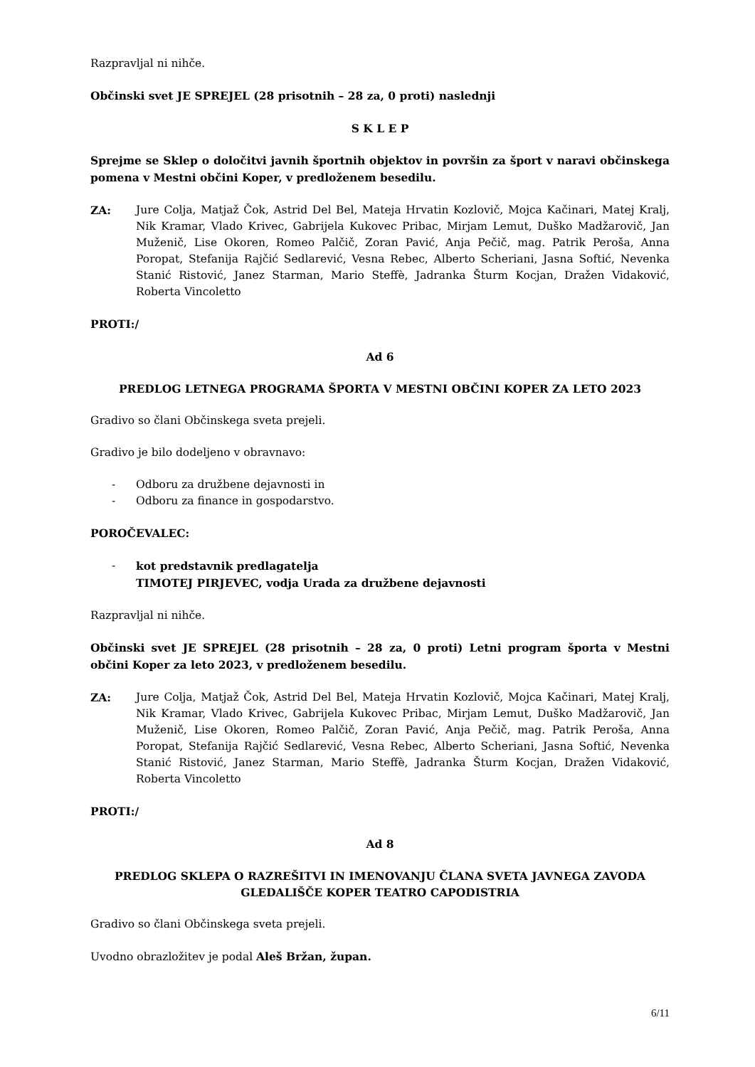Razpravljal ni nihče.
Občinski svet JE SPREJEL (28 prisotnih – 28 za, 0 proti) naslednji
S K L E P
Sprejme se Sklep o določitvi javnih športnih objektov in površin za šport v naravi občinskega pomena v Mestni občini Koper, v predloženem besedilu.
ZA: Jure Colja, Matjaž Čok, Astrid Del Bel, Mateja Hrvatin Kozlovič, Mojca Kačinari, Matej Kralj, Nik Kramar, Vlado Krivec, Gabrijela Kukovec Pribac, Mirjam Lemut, Duško Madžarovič, Jan Muženič, Lise Okoren, Romeo Palčič, Zoran Pavić, Anja Pečič, mag. Patrik Peroša, Anna Poropat, Stefanija Rajčić Sedlarević, Vesna Rebec, Alberto Scheriani, Jasna Softić, Nevenka Stanić Ristović, Janez Starman, Mario Steffè, Jadranka Šturm Kocjan, Dražen Vidaković, Roberta Vincoletto
PROTI:/
Ad 6
PREDLOG LETNEGA PROGRAMA ŠPORTA V MESTNI OBČINI KOPER ZA LETO 2023
Gradivo so člani Občinskega sveta prejeli.
Gradivo je bilo dodeljeno v obravnavo:
- Odboru za družbene dejavnosti in
- Odboru za finance in gospodarstvo.
POROČEVALEC:
- kot predstavnik predlagatelja
TIMOTEJ PIRJEVEC, vodja Urada za družbene dejavnosti
Razpravljal ni nihče.
Občinski svet JE SPREJEL (28 prisotnih – 28 za, 0 proti) Letni program športa v Mestni občini Koper za leto 2023, v predloženem besedilu.
ZA: Jure Colja, Matjaž Čok, Astrid Del Bel, Mateja Hrvatin Kozlovič, Mojca Kačinari, Matej Kralj, Nik Kramar, Vlado Krivec, Gabrijela Kukovec Pribac, Mirjam Lemut, Duško Madžarovič, Jan Muženič, Lise Okoren, Romeo Palčič, Zoran Pavić, Anja Pečič, mag. Patrik Peroša, Anna Poropat, Stefanija Rajčić Sedlarević, Vesna Rebec, Alberto Scheriani, Jasna Softić, Nevenka Stanić Ristović, Janez Starman, Mario Steffè, Jadranka Šturm Kocjan, Dražen Vidaković, Roberta Vincoletto
PROTI:/
Ad 8
PREDLOG SKLEPA O RAZREŠITVI IN IMENOVANJU ČLANA SVETA JAVNEGA ZAVODA GLEDALIŠČE KOPER TEATRO CAPODISTRIA
Gradivo so člani Občinskega sveta prejeli.
Uvodno obrazložitev je podal Aleš Bržan, župan.
6/11